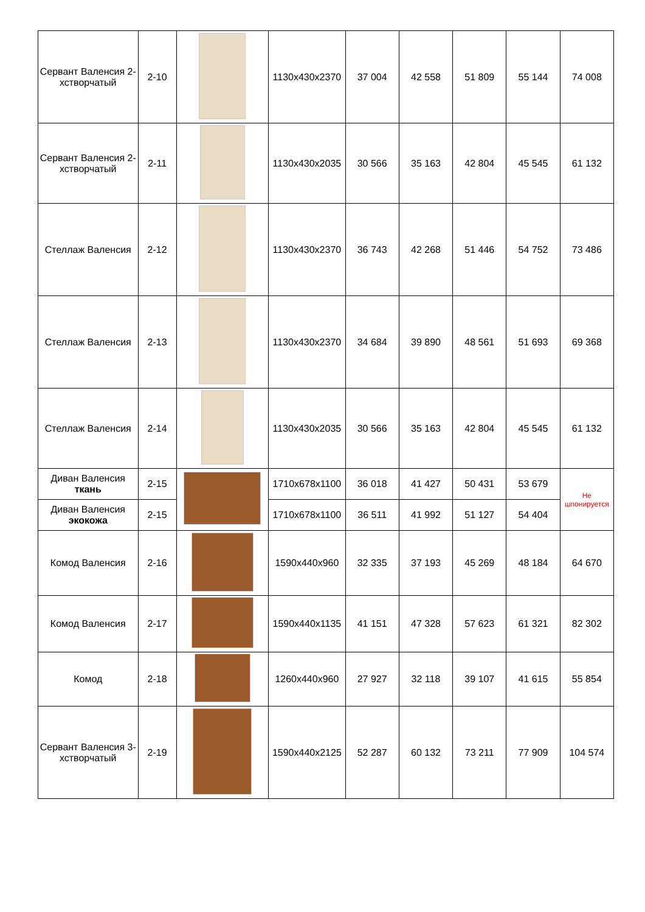| Сервант Валенсия 2-хстворчатый | 2-10 | | 1130x430x2370 | 37 004 | 42 558 | 51 809 | 55 144 | 74 008 |
| Сервант Валенсия 2-хстворчатый | 2-11 | | 1130x430x2035 | 30 566 | 35 163 | 42 804 | 45 545 | 61 132 |
| Стеллаж Валенсия | 2-12 | | 1130x430x2370 | 36 743 | 42 268 | 51 446 | 54 752 | 73 486 |
| Стеллаж Валенсия | 2-13 | | 1130x430x2370 | 34 684 | 39 890 | 48 561 | 51 693 | 69 368 |
| Стеллаж Валенсия | 2-14 | | 1130x430x2035 | 30 566 | 35 163 | 42 804 | 45 545 | 61 132 |
| Диван Валенсия ткань | 2-15 | | 1710x678x1100 | 36 018 | 41 427 | 50 431 | 53 679 | Не шпонируется |
| Диван Валенсия экокожа | 2-15 | | 1710x678x1100 | 36 511 | 41 992 | 51 127 | 54 404 | |
| Комод Валенсия | 2-16 | | 1590x440x960 | 32 335 | 37 193 | 45 269 | 48 184 | 64 670 |
| Комод Валенсия | 2-17 | | 1590x440x1135 | 41 151 | 47 328 | 57 623 | 61 321 | 82 302 |
| Комод | 2-18 | | 1260x440x960 | 27 927 | 32 118 | 39 107 | 41 615 | 55 854 |
| Сервант Валенсия 3-хстворчатый | 2-19 | | 1590x440x2125 | 52 287 | 60 132 | 73 211 | 77 909 | 104 574 |